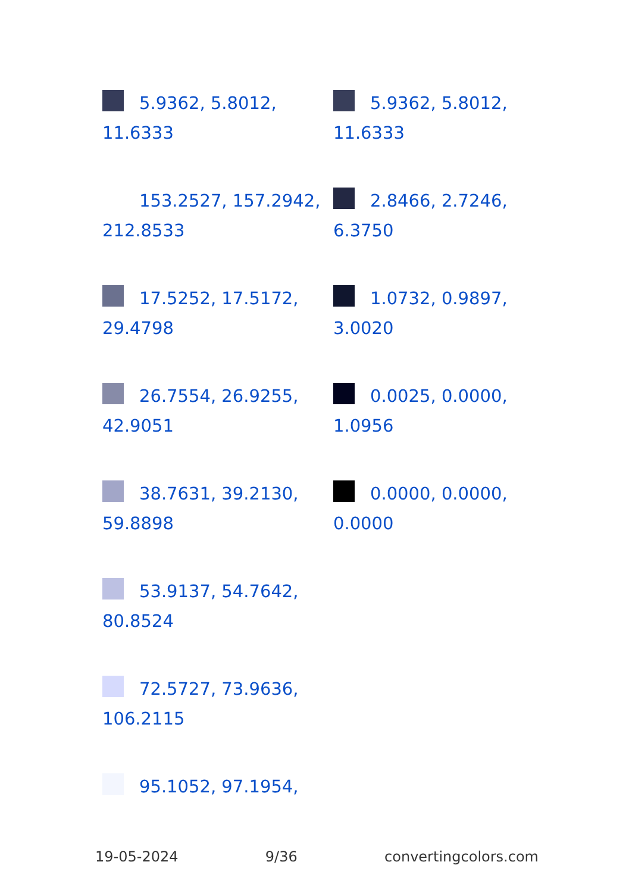5.9362, 5.8012, 11.6333
153.2527, 157.2942, 212.8533
17.5252, 17.5172, 29.4798
26.7554, 26.9255, 42.9051
38.7631, 39.2130, 59.8898
53.9137, 54.7642, 80.8524
72.5727, 73.9636, 106.2115
95.1052, 97.1954,
5.9362, 5.8012, 11.6333
2.8466, 2.7246, 6.3750
1.0732, 0.9897, 3.0020
0.0025, 0.0000, 1.0956
0.0000, 0.0000, 0.0000
19-05-2024 9/36 convertingcolors.com